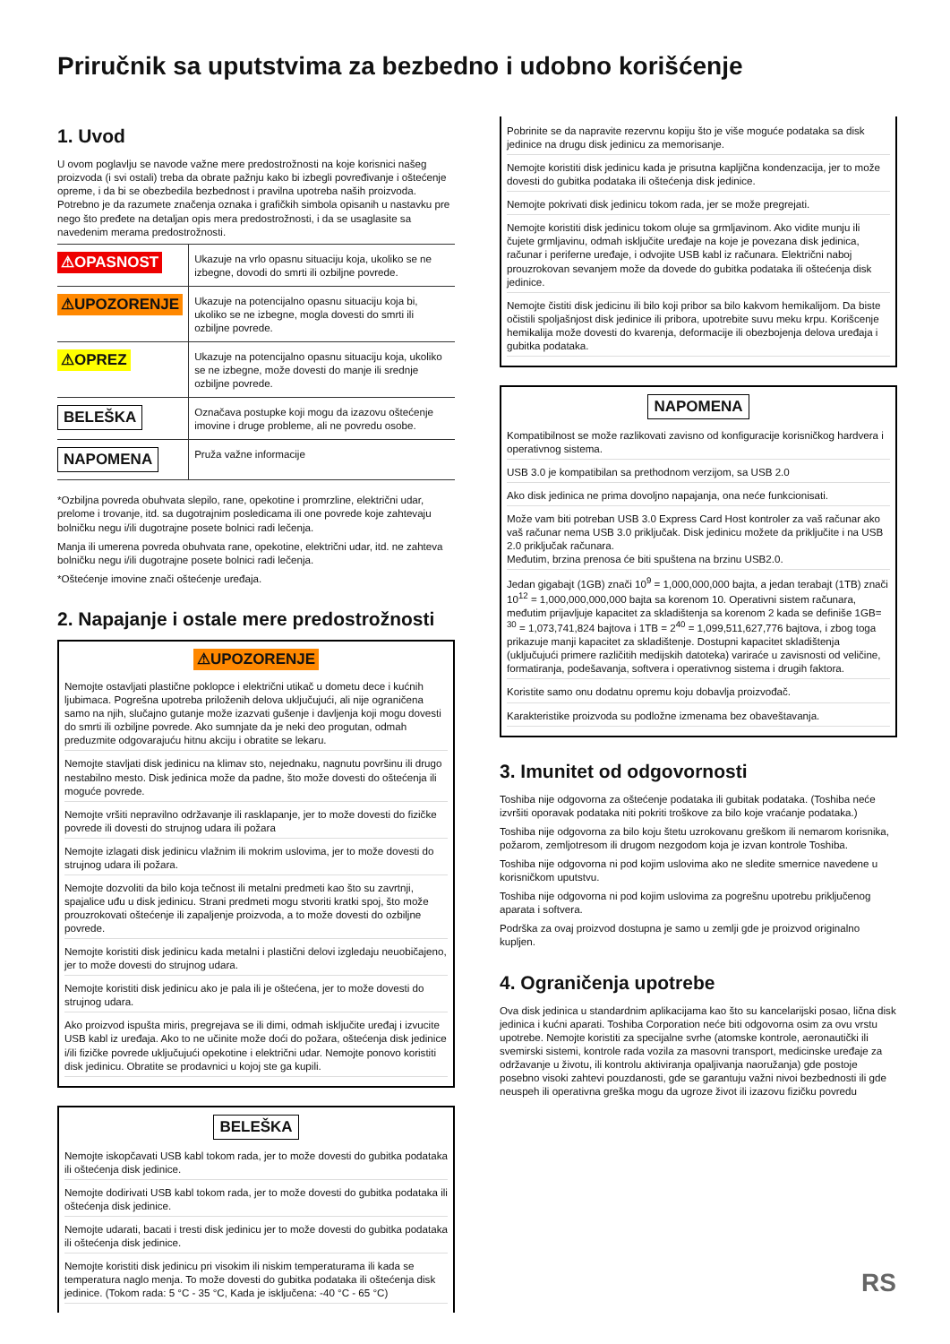Priručnik sa uputstvima za bezbedno i udobno korišćenje
1. Uvod
U ovom poglavlju se navode važne mere predostrožnosti na koje korisnici našeg proizvoda (i svi ostali) treba da obrate pažnju kako bi izbegli povređivanje i oštećenje opreme, i da bi se obezbedila bezbednost i pravilna upotreba naših proizvoda. Potrebno je da razumete značenja oznaka i grafičkih simbola opisanih u nastavku pre nego što pređete na detaljan opis mera predostrožnosti, i da se usaglasite sa navedenim merama predostrožnosti.
| ⚠OPASNOST | Ukazuje na vrlo opasnu situaciju koja, ukoliko se ne izbegne, dovodi do smrti ili ozbiljne povrede. |
| ⚠UPOZORENJE | Ukazuje na potencijalno opasnu situaciju koja bi, ukoliko se ne izbegne, mogla dovesti do smrti ili ozbiljne povrede. |
| ⚠OPREZ | Ukazuje na potencijalno opasnu situaciju koja, ukoliko se ne izbegne, može dovesti do manje ili srednje ozbiljne povrede. |
| BELEŠKA | Označava postupke koji mogu da izazovu oštećenje imovine i druge probleme, ali ne povredu osobe. |
| NAPOMENA | Pruža važne informacije |
*Ozbiljna povreda obuhvata slepilo, rane, opekotine i promrzline, električni udar, prelome i trovanje, itd. sa dugotrajnim posledicama ili one povrede koje zahtevaju bolničku negu i/ili dugotrajne posete bolnici radi lečenja.
Manja ili umerena povreda obuhvata rane, opekotine, električni udar, itd. ne zahteva bolničku negu i/ili dugotrajne posete bolnici radi lečenja.
*Oštećenje imovine znači oštećenje uređaja.
2. Napajanje i ostale mere predostrožnosti
⚠UPOZORENJE
Nemojte ostavljati plastične poklopce i električni utikač u dometu dece i kućnih ljubimaca. Pogrešna upotreba priloženih delova uključujući, ali nije ograničena samo na njih, slučajno gutanje može izazvati gušenje i davljenja koji mogu dovesti do smrti ili ozbiljne povrede. Ako sumnjate da je neki deo progutan, odmah preduzmite odgovarajuću hitnu akciju i obratite se lekaru.
Nemojte stavljati disk jedinicu na klimav sto, nejednaku, nagnutu površinu ili drugo nestabilno mesto. Disk jedinica može da padne, što može dovesti do oštećenja ili moguće povrede.
Nemojte vršiti nepravilno održavanje ili rasklapanje, jer to može dovesti do fizičke povrede ili dovesti do strujnog udara ili požara
Nemojte izlagati disk jedinicu vlažnim ili mokrim uslovima, jer to može dovesti do strujnog udara ili požara.
Nemojte dozvoliti da bilo koja tečnost ili metalni predmeti kao što su zavrtnji, spajalice uđu u disk jedinicu. Strani predmeti mogu stvoriti kratki spoj, što može prouzrokovati oštećenje ili zapaljenje proizvoda, a to može dovesti do ozbiljne povrede.
Nemojte koristiti disk jedinicu kada metalni i plastični delovi izgledaju neuobičajeno, jer to može dovesti do strujnog udara.
Nemojte koristiti disk jedinicu ako je pala ili je oštećena, jer to može dovesti do strujnog udara.
Ako proizvod ispušta miris, pregrejava se ili dimi, odmah isključite uređaj i izvucite USB kabl iz uređaja. Ako to ne učinite može doći do požara, oštećenja disk jedinice i/ili fizičke povrede uključujući opekotine i električni udar. Nemojte ponovo koristiti disk jedinicu. Obratite se prodavnici u kojoj ste ga kupili.
BELEŠKA
Nemojte iskopčavati USB kabl tokom rada, jer to može dovesti do gubitka podataka ili oštećenja disk jedinice.
Nemojte dodirivati USB kabl tokom rada, jer to može dovesti do gubitka podataka ili oštećenja disk jedinice.
Nemojte udarati, bacati i tresti disk jedinicu jer to može dovesti do gubitka podataka ili oštećenja disk jedinice.
Nemojte koristiti disk jedinicu pri visokim ili niskim temperaturama ili kada se temperatura naglo menja. To može dovesti do gubitka podataka ili oštećenja disk jedinice. (Tokom rada: 5 °C - 35 °C, Kada je isključena: -40 °C - 65 °C)
Pobrinite se da napravite rezervnu kopiju što je više moguće podataka sa disk jedinice na drugu disk jedinicu za memorisanje.
Nemojte koristiti disk jedinicu kada je prisutna kapljična kondenzacija, jer to može dovesti do gubitka podataka ili oštećenja disk jedinice.
Nemojte pokrivati disk jedinicu tokom rada, jer se može pregrejati.
Nemojte koristiti disk jedinicu tokom oluje sa grmljavinom. Ako vidite munju ili čujete grmljavinu, odmah isključite uređaje na koje je povezana disk jedinica, računar i periferne uređaje, i odvojite USB kabl iz računara. Električni naboj prouzrokovan sevanjem može da dovede do gubitka podataka ili oštećenja disk jedinice.
Nemojte čistiti disk jedicinu ili bilo koji pribor sa bilo kakvom hemikalijom. Da biste očistili spoljašnjost disk jedinice ili pribora, upotrebite suvu meku krpu. Korišcenje hemikalija može dovesti do kvarenja, deformacije ili obezbojenja delova uređaja i gubitka podataka.
NAPOMENA
Kompatibilnost se može razlikovati zavisno od konfiguracije korisničkog hardvera i operativnog sistema.
USB 3.0 je kompatibilan sa prethodnom verzijom, sa USB 2.0
Ako disk jedinica ne prima dovoljno napajanja, ona neće funkcionisati.
Može vam biti potreban USB 3.0 Express Card Host kontroler za vaš računar ako vaš računar nema USB 3.0 priključak. Disk jedinicu možete da priključite i na USB 2.0 priključak računara.
Međutim, brzina prenosa će biti spuštena na brzinu USB2.0.
Jedan gigabajt (1GB) znači 10<sup>9</sup> = 1,000,000,000 bajta, a jedan terabajt (1TB) znači 10<sup>12</sup> = 1,000,000,000,000 bajta sa korenom 10. Operativni sistem računara, međutim prijavljuje kapacitet za skladištenja sa korenom 2 kada se definiše 1GB= <sup>30</sup> = 1,073,741,824 bajtova i 1TB = 2<sup>40</sup> = 1,099,511,627,776 bajtova, i zbog toga prikazuje manji kapacitet za skladištenje. Dostupni kapacitet skladištenja (uključujući primere različitih medijskih datoteka) variraće u zavisnosti od veličine, formatiranja, podešavanja, softvera i operativnog sistema i drugih faktora.
Koristite samo onu dodatnu opremu koju dobavlja proizvođač.
Karakteristike proizvoda su podložne izmenama bez obaveštavanja.
3. Imunitet od odgovornosti
Toshiba nije odgovorna za oštećenje podataka ili gubitak podataka. (Toshiba neće izvršiti oporavak podataka niti pokriti troškove za bilo koje vraćanje podataka.)
Toshiba nije odgovorna za bilo koju štetu uzrokovanu greškom ili nemarom korisnika, požarom, zemljotresom ili drugom nezgodom koja je izvan kontrole Toshiba.
Toshiba nije odgovorna ni pod kojim uslovima ako ne sledite smernice navedene u korisničkom uputstvu.
Toshiba nije odgovorna ni pod kojim uslovima za pogrešnu upotrebu priključenog aparata i softvera.
Podrška za ovaj proizvod dostupna je samo u zemlji gde je proizvod originalno kupljen.
4. Ograničenja upotrebe
Ova disk jedinica u standardnim aplikacijama kao što su kancelarijski posao, lična disk jedinica i kućni aparati. Toshiba Corporation neće biti odgovorna osim za ovu vrstu upotrebe. Nemojte koristiti za specijalne svrhe (atomske kontrole, aeronautički ili svemirski sistemi, kontrole rada vozila za masovni transport, medicinske uređaje za održavanje u životu, ili kontrolu aktiviranja opaljivanja naoružanja) gde postoje posebno visoki zahtevi pouzdanosti, gde se garantuju važni nivoi bezbednosti ili gde neuspeh ili operativna greška mogu da ugroze život ili izazovu fizičku povredu
RS